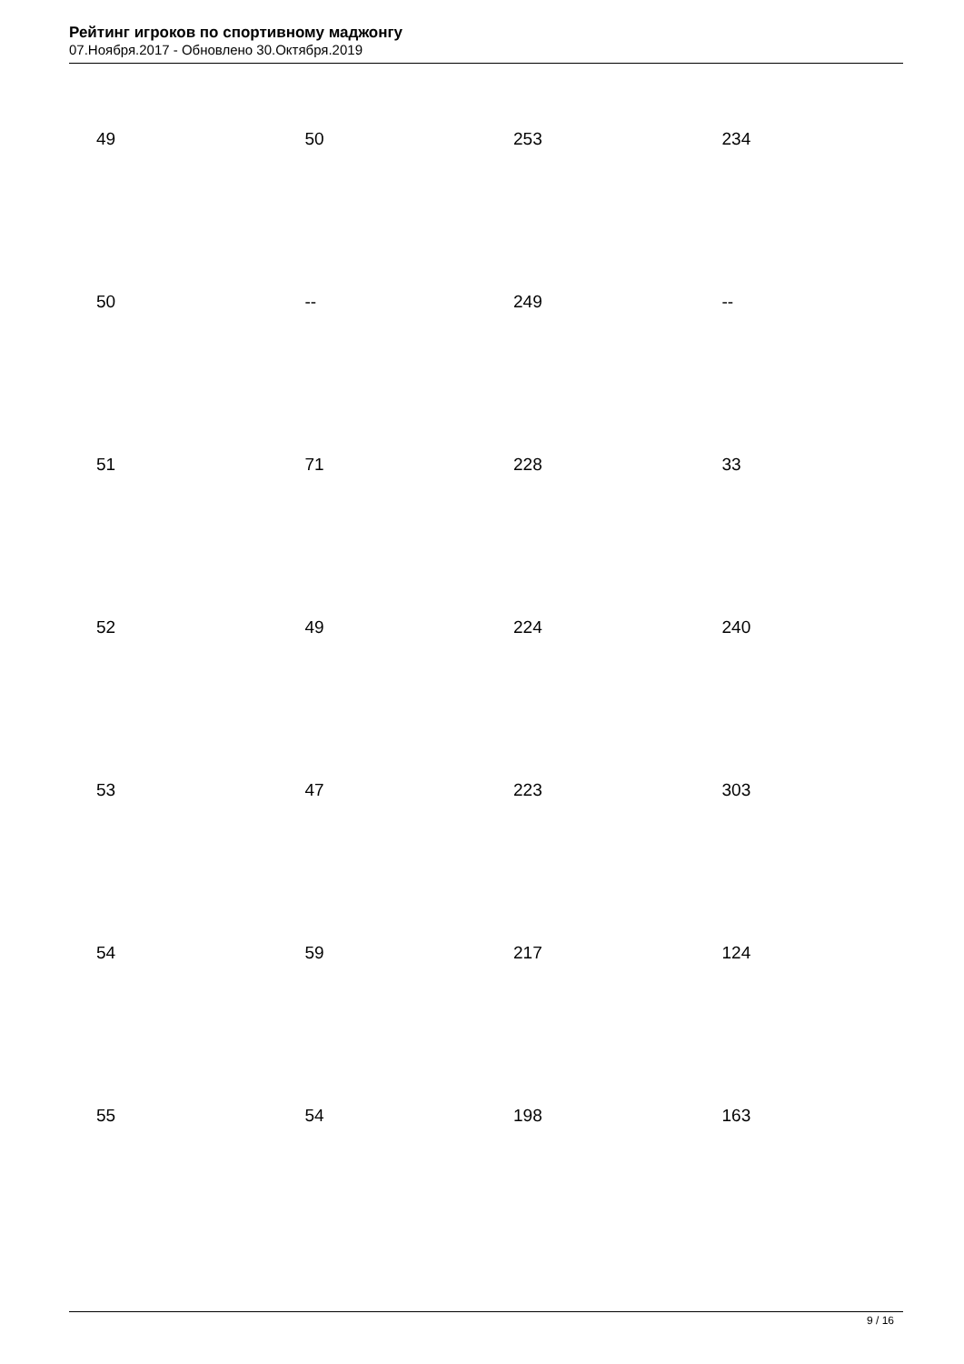Рейтинг игроков по спортивному маджонгу
07.Ноября.2017 - Обновлено 30.Октября.2019
| 49 | 50 | 253 | 234 |
| 50 | -- | 249 | -- |
| 51 | 71 | 228 | 33 |
| 52 | 49 | 224 | 240 |
| 53 | 47 | 223 | 303 |
| 54 | 59 | 217 | 124 |
| 55 | 54 | 198 | 163 |
9 / 16